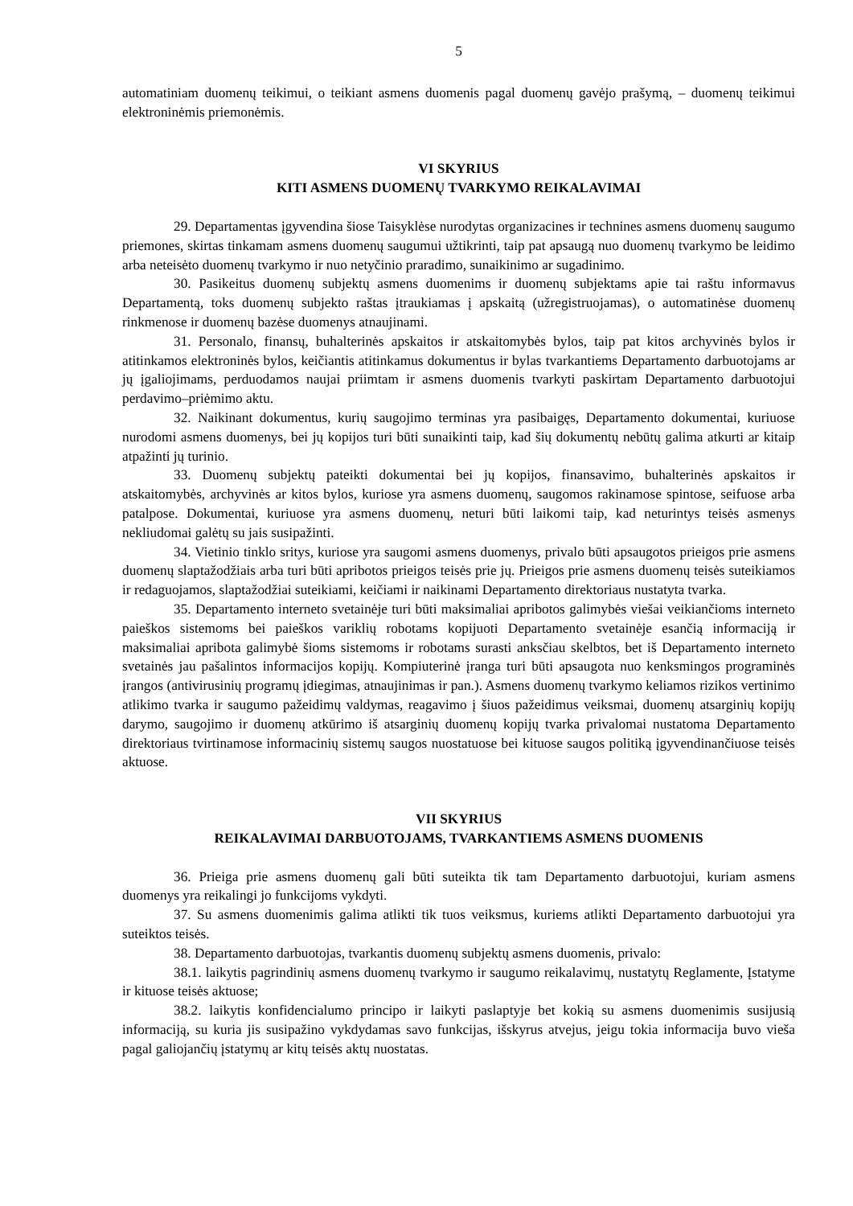5
automatiniam duomenų teikimui, o teikiant asmens duomenis pagal duomenų gavėjo prašymą, – duomenų teikimui elektroninėmis priemonėmis.
VI SKYRIUS
KITI ASMENS DUOMENŲ TVARKYMO REIKALAVIMAI
29. Departamentas įgyvendina šiose Taisyklėse nurodytas organizacines ir technines asmens duomenų saugumo priemones, skirtas tinkamam asmens duomenų saugumui užtikrinti, taip pat apsaugą nuo duomenų tvarkymo be leidimo arba neteisėto duomenų tvarkymo ir nuo netyčinio praradimo, sunaikinimo ar sugadinimo.
30. Pasikeitus duomenų subjektų asmens duomenims ir duomenų subjektams apie tai raštu informavus Departamentą, toks duomenų subjekto raštas įtraukiamas į apskaitą (užregistruojamas), o automatinėse duomenų rinkmenose ir duomenų bazėse duomenys atnaujinami.
31. Personalo, finansų, buhalterinės apskaitos ir atskaitomybės bylos, taip pat kitos archyvinės bylos ir atitinkamos elektroninės bylos, keičiantis atitinkamus dokumentus ir bylas tvarkantiems Departamento darbuotojams ar jų įgaliojimams, perduodamos naujai priimtam ir asmens duomenis tvarkyti paskirtam Departamento darbuotojui perdavimo–priėmimo aktu.
32. Naikinant dokumentus, kurių saugojimo terminas yra pasibaigęs, Departamento dokumentai, kuriuose nurodomi asmens duomenys, bei jų kopijos turi būti sunaikinti taip, kad šių dokumentų nebūtų galima atkurti ar kitaip atpažinti jų turinio.
33. Duomenų subjektų pateikti dokumentai bei jų kopijos, finansavimo, buhalterinės apskaitos ir atskaitomybės, archyvinės ar kitos bylos, kuriose yra asmens duomenų, saugomos rakinamose spintose, seifuose arba patalpose. Dokumentai, kuriuose yra asmens duomenų, neturi būti laikomi taip, kad neturintys teisės asmenys nekliudomai galėtų su jais susipažinti.
34. Vietinio tinklo sritys, kuriose yra saugomi asmens duomenys, privalo būti apsaugotos prieigos prie asmens duomenų slaptažodžiais arba turi būti apribotos prieigos teisės prie jų. Prieigos prie asmens duomenų teisės suteikiamos ir redaguojamos, slaptažodžiai suteikiami, keičiami ir naikinami Departamento direktoriaus nustatyta tvarka.
35. Departamento interneto svetainėje turi būti maksimaliai apribotos galimybės viešai veikiančioms interneto paieškos sistemoms bei paieškos variklių robotams kopijuoti Departamento svetainėje esančią informaciją ir maksimaliai apribota galimybė šioms sistemoms ir robotams surasti anksčiau skelbtos, bet iš Departamento interneto svetainės jau pašalintos informacijos kopijų. Kompiuterinė įranga turi būti apsaugota nuo kenksmingos programinės įrangos (antivirusinių programų įdiegimas, atnaujinimas ir pan.). Asmens duomenų tvarkymo keliamos rizikos vertinimo atlikimo tvarka ir saugumo pažeidimų valdymas, reagavimo į šiuos pažeidimus veiksmai, duomenų atsarginių kopijų darymo, saugojimo ir duomenų atkūrimo iš atsarginių duomenų kopijų tvarka privalomai nustatoma Departamento direktoriaus tvirtinamose informacinių sistemų saugos nuostatuose bei kituose saugos politiką įgyvendinančiuose teisės aktuose.
VII SKYRIUS
REIKALAVIMAI DARBUOTOJAMS, TVARKANTIEMS ASMENS DUOMENIS
36. Prieiga prie asmens duomenų gali būti suteikta tik tam Departamento darbuotojui, kuriam asmens duomenys yra reikalingi jo funkcijoms vykdyti.
37. Su asmens duomenimis galima atlikti tik tuos veiksmus, kuriems atlikti Departamento darbuotojui yra suteiktos teisės.
38. Departamento darbuotojas, tvarkantis duomenų subjektų asmens duomenis, privalo:
38.1. laikytis pagrindinių asmens duomenų tvarkymo ir saugumo reikalavimų, nustatytų Reglamente, Įstatyme ir kituose teisės aktuose;
38.2. laikytis konfidencialumo principo ir laikyti paslaptyje bet kokią su asmens duomenimis susijusią informaciją, su kuria jis susipažino vykdydamas savo funkcijas, išskyrus atvejus, jeigu tokia informacija buvo vieša pagal galiojančių įstatymų ar kitų teisės aktų nuostatas.